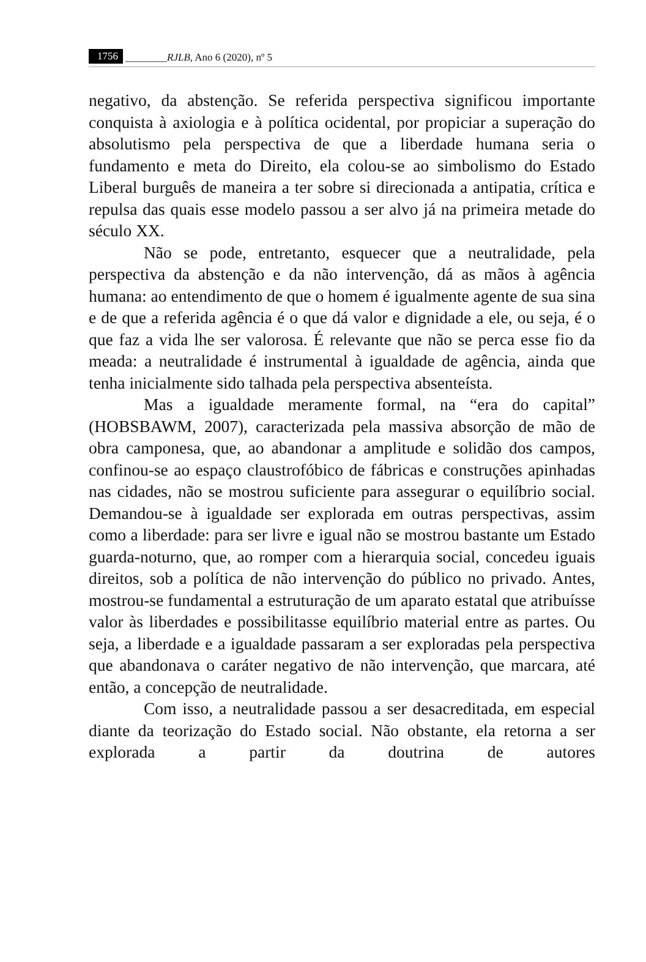1756 ________RJLB, Ano 6 (2020), nº 5
negativo, da abstenção. Se referida perspectiva significou importante conquista à axiologia e à política ocidental, por propiciar a superação do absolutismo pela perspectiva de que a liberdade humana seria o fundamento e meta do Direito, ela colou-se ao simbolismo do Estado Liberal burguês de maneira a ter sobre si direcionada a antipatia, crítica e repulsa das quais esse modelo passou a ser alvo já na primeira metade do século XX.
Não se pode, entretanto, esquecer que a neutralidade, pela perspectiva da abstenção e da não intervenção, dá as mãos à agência humana: ao entendimento de que o homem é igualmente agente de sua sina e de que a referida agência é o que dá valor e dignidade a ele, ou seja, é o que faz a vida lhe ser valorosa. É relevante que não se perca esse fio da meada: a neutralidade é instrumental à igualdade de agência, ainda que tenha inicialmente sido talhada pela perspectiva absenteísta.
Mas a igualdade meramente formal, na “era do capital” (HOBSBAWM, 2007), caracterizada pela massiva absorção de mão de obra camponesa, que, ao abandonar a amplitude e solidão dos campos, confinou-se ao espaço claustrofóbico de fábricas e construções apinhadas nas cidades, não se mostrou suficiente para assegurar o equilíbrio social. Demandou-se à igualdade ser explorada em outras perspectivas, assim como a liberdade: para ser livre e igual não se mostrou bastante um Estado guarda-noturno, que, ao romper com a hierarquia social, concedeu iguais direitos, sob a política de não intervenção do público no privado. Antes, mostrou-se fundamental a estruturação de um aparato estatal que atribuísse valor às liberdades e possibilitasse equilíbrio material entre as partes. Ou seja, a liberdade e a igualdade passaram a ser exploradas pela perspectiva que abandonava o caráter negativo de não intervenção, que marcara, até então, a concepção de neutralidade.
Com isso, a neutralidade passou a ser desacreditada, em especial diante da teorização do Estado social. Não obstante, ela retorna a ser explorada a partir da doutrina de autores